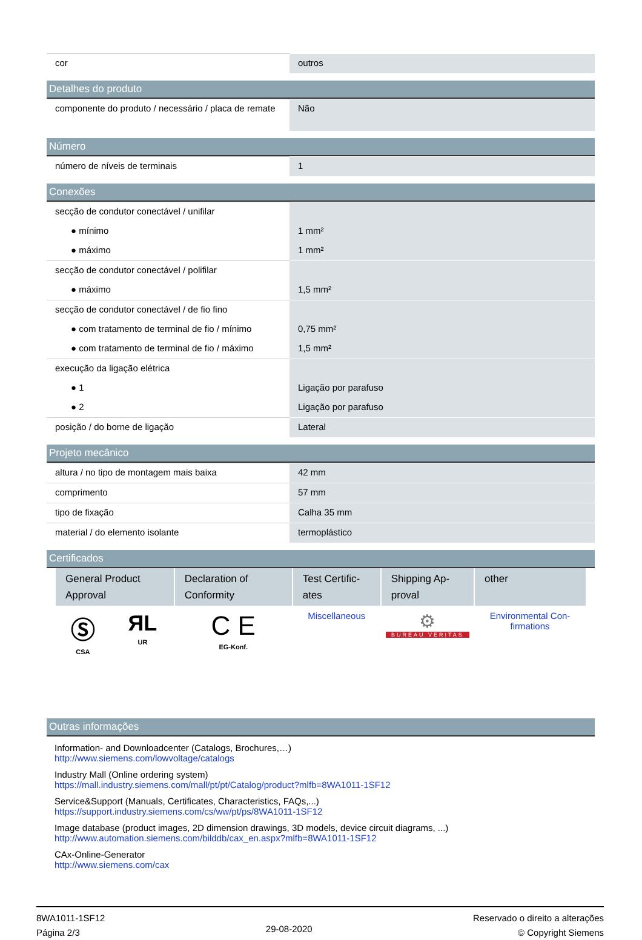| cor | outros |
Detalhes do produto
| componente do produto / necessário / placa de remate | Não |
Número
| número de níveis de terminais | 1 |
Conexões
| secção de condutor conectável / unifilar | |
| ● mínimo | 1 mm² |
| ● máximo | 1 mm² |
| secção de condutor conectável / polifilar | |
| ● máximo | 1,5 mm² |
| secção de condutor conectável / de fio fino | |
| ● com tratamento de terminal de fio / mínimo | 0,75 mm² |
| ● com tratamento de terminal de fio / máximo | 1,5 mm² |
| execução da ligação elétrica | |
| ● 1 | Ligação por parafuso |
| ● 2 | Ligação por parafuso |
| posição / do borne de ligação | Lateral |
Projeto mecânico
| altura / no tipo de montagem mais baixa | 42 mm |
| comprimento | 57 mm |
| tipo de fixação | Calha 35 mm |
| material / do elemento isolante | termoplástico |
Certificados
| General Product Approval | | Declaration of Conformity | Test Certific-ates | Shipping Ap-proval | other |
| --- | --- | --- | --- | --- | --- |
| Ⓢ CSA | ЯL UR | C E EG-Konf. | Miscellaneous | ⚙ BUREAU VERITAS | Environmental Con-firmations |
Outras informações
Information- and Downloadcenter (Catalogs, Brochures,…)
http://www.siemens.com/lowvoltage/catalogs
Industry Mall (Online ordering system)
https://mall.industry.siemens.com/mall/pt/pt/Catalog/product?mlfb=8WA1011-1SF12
Service&Support (Manuals, Certificates, Characteristics, FAQs,...)
https://support.industry.siemens.com/cs/ww/pt/ps/8WA1011-1SF12
Image database (product images, 2D dimension drawings, 3D models, device circuit diagrams, ...)
http://www.automation.siemens.com/bilddb/cax_en.aspx?mlfb=8WA1011-1SF12
CAx-Online-Generator
http://www.siemens.com/cax
8WA1011-1SF12
Página 2/3
29-08-2020
Reservado o direito a alterações
© Copyright Siemens